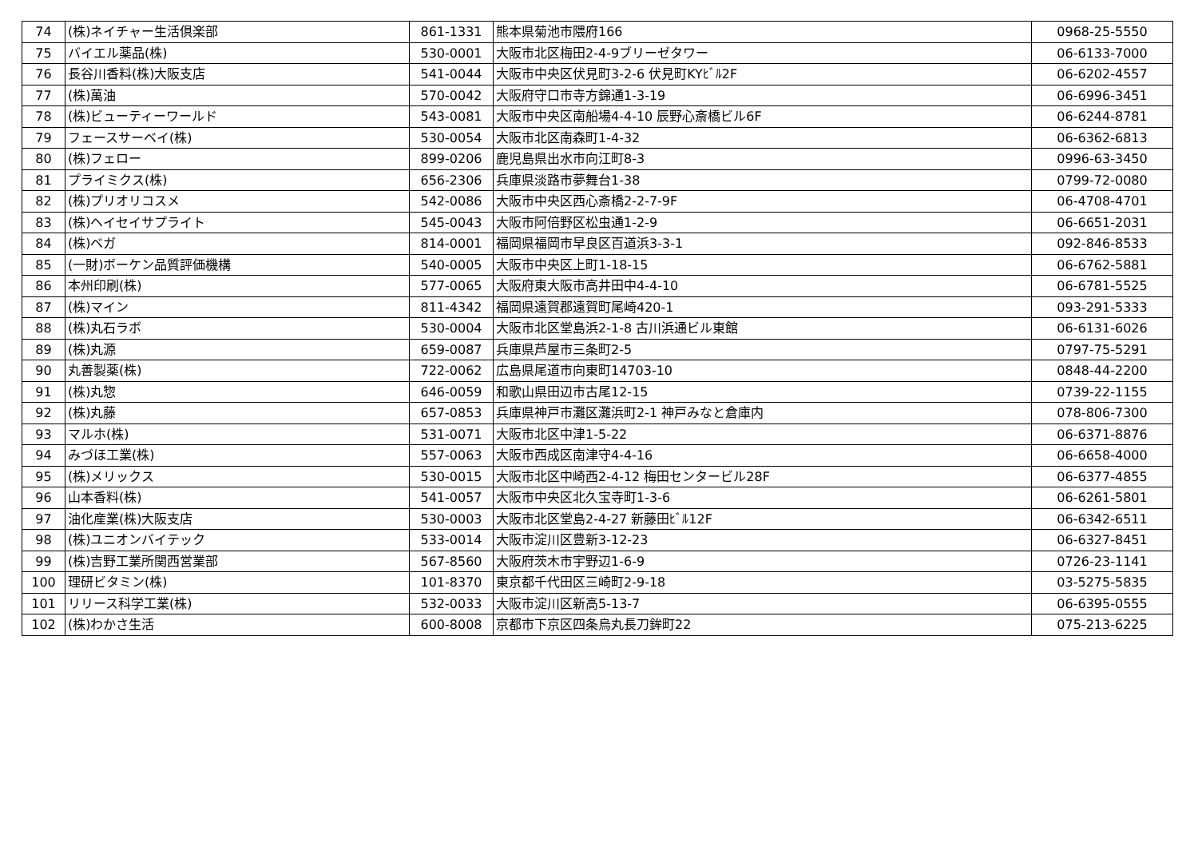| 74 | (株)ネイチャー生活倶楽部 | 861-1331 | 熊本県菊池市隈府166 | 0968-25-5550 |
| 75 | バイエル薬品(株) | 530-0001 | 大阪市北区梅田2-4-9ブリーゼタワー | 06-6133-7000 |
| 76 | 長谷川香料(株)大阪支店 | 541-0044 | 大阪市中央区伏見町3-2-6 伏見町KYﾋﾞﾙ2F | 06-6202-4557 |
| 77 | (株)萬油 | 570-0042 | 大阪府守口市寺方錦通1-3-19 | 06-6996-3451 |
| 78 | (株)ビューティーワールド | 543-0081 | 大阪市中央区南船場4-4-10 辰野心斎橋ビル6F | 06-6244-8781 |
| 79 | フェースサーベイ(株) | 530-0054 | 大阪市北区南森町1-4-32 | 06-6362-6813 |
| 80 | (株)フェロー | 899-0206 | 鹿児島県出水市向江町8-3 | 0996-63-3450 |
| 81 | プライミクス(株) | 656-2306 | 兵庫県淡路市夢舞台1-38 | 0799-72-0080 |
| 82 | (株)プリオリコスメ | 542-0086 | 大阪市中央区西心斎橋2-2-7-9F | 06-4708-4701 |
| 83 | (株)ヘイセイサプライト | 545-0043 | 大阪市阿倍野区松虫通1-2-9 | 06-6651-2031 |
| 84 | (株)ベガ | 814-0001 | 福岡県福岡市早良区百道浜3-3-1 | 092-846-8533 |
| 85 | (一財)ボーケン品質評価機構 | 540-0005 | 大阪市中央区上町1-18-15 | 06-6762-5881 |
| 86 | 本州印刷(株) | 577-0065 | 大阪府東大阪市高井田中4-4-10 | 06-6781-5525 |
| 87 | (株)マイン | 811-4342 | 福岡県遠賀郡遠賀町尾崎420-1 | 093-291-5333 |
| 88 | (株)丸石ラボ | 530-0004 | 大阪市北区堂島浜2-1-8 古川浜通ビル東館 | 06-6131-6026 |
| 89 | (株)丸源 | 659-0087 | 兵庫県芦屋市三条町2-5 | 0797-75-5291 |
| 90 | 丸善製薬(株) | 722-0062 | 広島県尾道市向東町14703-10 | 0848-44-2200 |
| 91 | (株)丸惣 | 646-0059 | 和歌山県田辺市古尾12-15 | 0739-22-1155 |
| 92 | (株)丸藤 | 657-0853 | 兵庫県神戸市灘区灘浜町2-1 神戸みなと倉庫内 | 078-806-7300 |
| 93 | マルホ(株) | 531-0071 | 大阪市北区中津1-5-22 | 06-6371-8876 |
| 94 | みづほ工業(株) | 557-0063 | 大阪市西成区南津守4-4-16 | 06-6658-4000 |
| 95 | (株)メリックス | 530-0015 | 大阪市北区中崎西2-4-12 梅田センタービル28F | 06-6377-4855 |
| 96 | 山本香料(株) | 541-0057 | 大阪市中央区北久宝寺町1-3-6 | 06-6261-5801 |
| 97 | 油化産業(株)大阪支店 | 530-0003 | 大阪市北区堂島2-4-27 新藤田ﾋﾞﾙ12F | 06-6342-6511 |
| 98 | (株)ユニオンバイテック | 533-0014 | 大阪市淀川区豊新3-12-23 | 06-6327-8451 |
| 99 | (株)吉野工業所関西営業部 | 567-8560 | 大阪府茨木市宇野辺1-6-9 | 0726-23-1141 |
| 100 | 理研ビタミン(株) | 101-8370 | 東京都千代田区三崎町2-9-18 | 03-5275-5835 |
| 101 | リリース科学工業(株) | 532-0033 | 大阪市淀川区新高5-13-7 | 06-6395-0555 |
| 102 | (株)わかさ生活 | 600-8008 | 京都市下京区四条烏丸長刀鉾町22 | 075-213-6225 |